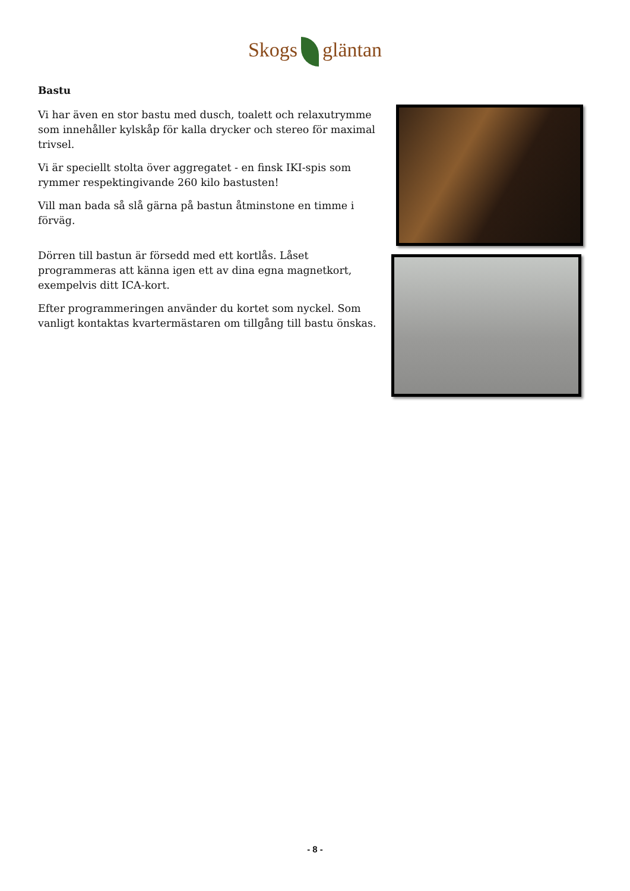Skogs gläntan
Bastu
Vi har även en stor bastu med dusch, toalett och relaxutrymme som innehåller kylskåp för kalla drycker och stereo för maximal trivsel.
Vi är speciellt stolta över aggregatet - en finsk IKI-spis som rymmer respektingivande 260 kilo bastusten!
Vill man bada så slå gärna på bastun åtminstone en timme i förväg.
Dörren till bastun är försedd med ett kortlås. Låset programmeras att känna igen ett av dina egna magnetkort, exempelvis ditt ICA-kort.
Efter programmeringen använder du kortet som nyckel. Som vanligt kontaktas kvartermästaren om tillgång till bastu önskas.
- 8 -